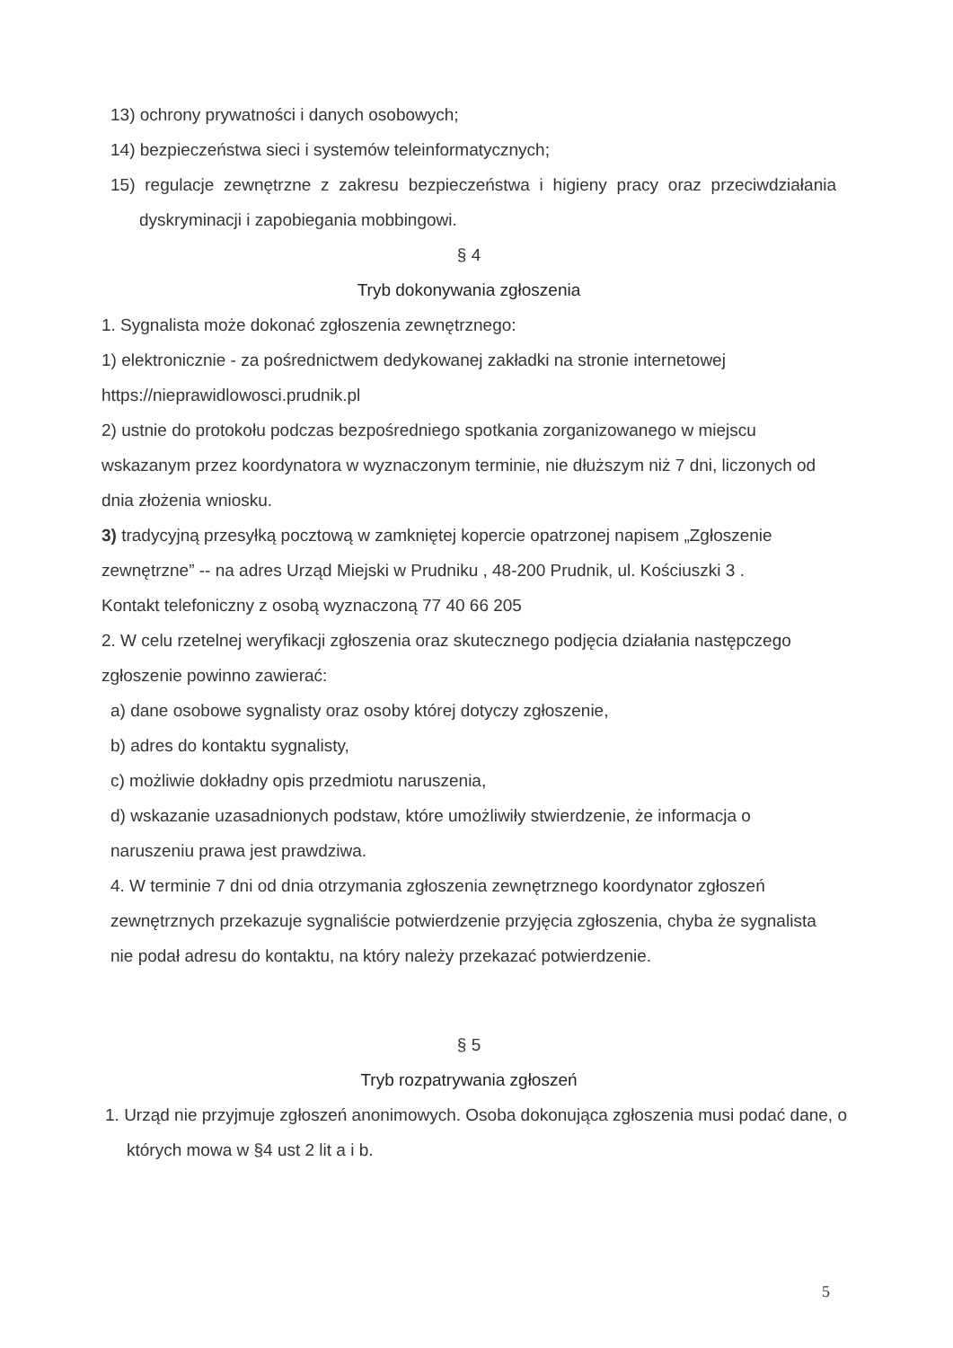13) ochrony prywatności i danych osobowych;
14) bezpieczeństwa sieci i systemów teleinformatycznych;
15) regulacje zewnętrzne z zakresu bezpieczeństwa i higieny pracy oraz przeciwdziałania dyskryminacji i zapobiegania mobbingowi.
§ 4
Tryb dokonywania zgłoszenia
1. Sygnalista może dokonać zgłoszenia zewnętrznego:
1) elektronicznie - za pośrednictwem dedykowanej zakładki na stronie internetowej https://nieprawidlowosci.prudnik.pl
2) ustnie do protokołu podczas bezpośredniego spotkania zorganizowanego w miejscu wskazanym przez koordynatora w wyznaczonym terminie, nie dłuższym niż 7 dni, liczonych od dnia złożenia wniosku.
3) tradycyjną przesyłką pocztową w zamkniętej kopercie opatrzonej napisem „Zgłoszenie zewnętrzne” -- na adres Urząd Miejski w Prudniku , 48-200 Prudnik, ul. Kościuszki 3 .
Kontakt telefoniczny z osobą wyznaczoną 77 40 66 205
2. W celu rzetelnej weryfikacji zgłoszenia oraz skutecznego podjęcia działania następczego zgłoszenie powinno zawierać:
a) dane osobowe sygnalisty oraz osoby której dotyczy zgłoszenie,
b) adres do kontaktu sygnalisty,
c) możliwie dokładny opis przedmiotu naruszenia,
d) wskazanie uzasadnionych podstaw, które umożliwiły stwierdzenie, że informacja o naruszeniu prawa jest prawdziwa.
4. W terminie 7 dni od dnia otrzymania zgłoszenia zewnętrznego koordynator zgłoszeń zewnętrznych przekazuje sygnaliście potwierdzenie przyjęcia zgłoszenia, chyba że sygnalista nie podał adresu do kontaktu, na który należy przekazać potwierdzenie.
§ 5
Tryb rozpatrywania zgłoszeń
1. Urząd nie przyjmuje zgłoszeń anonimowych. Osoba dokonująca zgłoszenia musi podać dane, o których mowa w §4 ust 2 lit a i b.
5